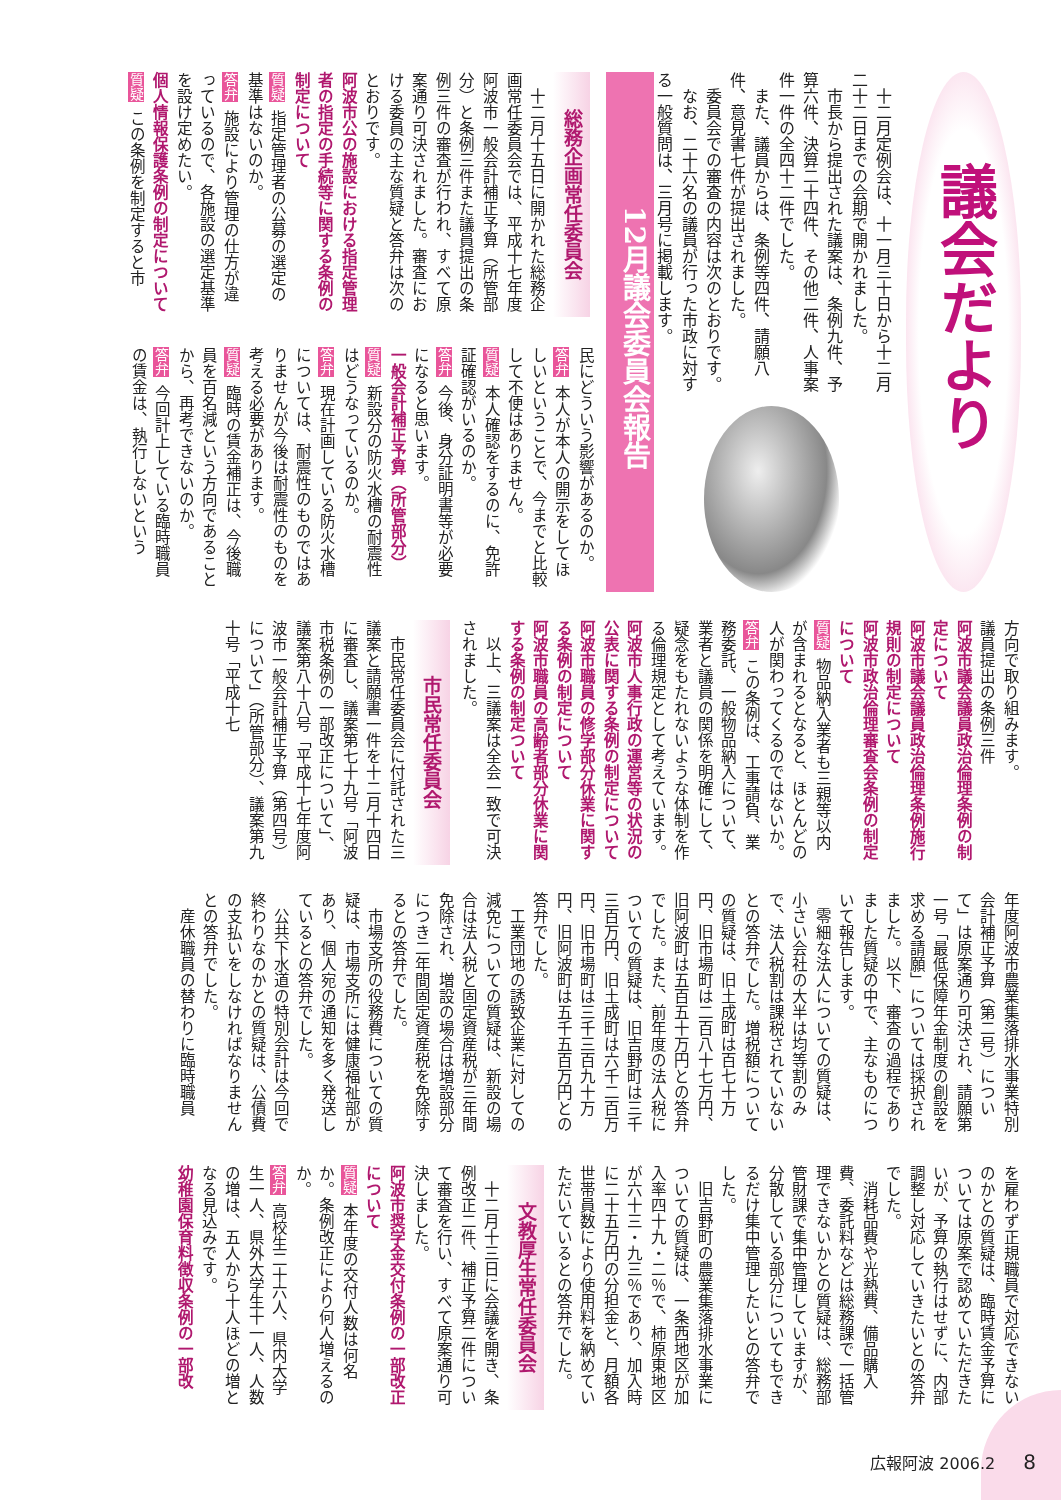議会だより
十二月定例会は、十一月三十日から十二月二十二日までの会期で開かれました。
市長から提出された議案は、条例九件、予算六件、決算二十四件、その他二件、人事案件一件の全四十二件でした。
また、議員からは、条例等四件、請願八件、意見書七件が提出されました。
委員会での審査の内容は次のとおりです。
なお、二十六名の議員が行った市政に対する一般質問は、三月号に掲載します。
12月議会委員会報告
総務企画常任委員会
十二月十五日に開かれた総務企画常任委員会では、平成十七年度阿波市一般会計補正予算（所管部分）と条例三件また議員提出の条例三件の審査が行われ、すべて原案通り可決されました。審査における委員の主な質疑と答弁は次のとおりです。
阿波市公の施設における指定管理者の指定の手続等に関する条例の制定について
質疑 指定管理者の公募の選定の基準はないのか。
答弁 施設により管理の仕方が違っているので、各施設の選定基準を設け定めたい。
個人情報保護条例の制定について
質疑 この条例を制定すると市
民にどういう影響があるのか。
答弁 本人が本人の開示をしてほしいということで、今までと比較して不便はありません。
質疑 本人確認をするのに、免許証確認がいるのか。
答弁 今後、身分証明書等が必要になると思います。
一般会計補正予算（所管部分）
質疑 新設分の防火水槽の耐震性はどうなっているのか。
答弁 現在計画している防火水槽については、耐震性のものではありませんが今後は耐震性のものを考える必要があります。
質疑 臨時の賃金補正は、今後職員を百名減という方向であることから、再考できないのか。
答弁 今回計上している臨時職員の賃金は、執行しないという
方向で取り組みます。
議員提出の条例三件
阿波市議会議員政治倫理条例の制定について
阿波市議会議員政治倫理条例施行規則の制定について
阿波市政治倫理審査会条例の制定について
質疑 物品納入業者も三親等以内が含まれるとなると、ほとんどの人が関わってくるのではないか。
答弁 この条例は、工事請負、業務委託、一般物品納入について、業者と議員の関係を明確にして、疑念をもたれないような体制を作る倫理規定として考えています。
阿波市人事行政の運営等の状況の公表に関する条例の制定について
阿波市職員の修学部分休業に関する条例の制定について
阿波市職員の高齢者部分休業に関する条例の制定ついて
以上、三議案は全会一致で可決されました。
市民常任委員会
市民常任委員会に付託された三議案と請願書一件を十二月十四日に審査し、議案第七十九号「阿波市税条例の一部改正について」、議案第八十八号「平成十七年度阿波市一般会計補正予算（第四号）について」（所管部分）、議案第九十号「平成十七
年度阿波市農業集落排水事業特別会計補正予算（第二号）について」は原案通り可決され、請願第一号「最低保障年金制度の創設を求める請願」については採択されました。以下、審査の過程でありました質疑の中で、主なものについて報告します。
零細な法人についての質疑は、小さい会社の大半は均等割のみで、法人税割は課税されていないとの答弁でした。増税額についての質疑は、旧土成町は百七十万円、旧市場町は二百八十七万円、旧阿波町は五百五十万円との答弁でした。また、前年度の法人税についての質疑は、旧吉野町は三千三百万円、旧土成町は六千二百万円、旧市場町は三千三百九十万円、旧阿波町は五千五百万円との答弁でした。
工業団地の誘致企業に対しての減免についての質疑は、新設の場合は法人税と固定資産税が三年間免除され、増設の場合は増設部分につき二年間固定資産税を免除するとの答弁でした。
市場支所の役務費についての質疑は、市場支所には健康福祉部があり、個人宛の通知を多く発送しているとの答弁でした。
公共下水道の特別会計は今回で終わりなのかとの質疑は、公債費の支払いをしなければなりませんとの答弁でした。
産休職員の替わりに臨時職員
を雇わず正規職員で対応できないのかとの質疑は、臨時賃金予算については原案で認めていただきたいが、予算の執行はせずに、内部調整し対応していきたいとの答弁でした。
消耗品費や光熱費、備品購入費、委託料などは総務課で一括管理できないかとの質疑は、総務部管財課で集中管理していますが、分散している部分についてもできるだけ集中管理したいとの答弁でした。
旧吉野町の農業集落排水事業についての質疑は、一条西地区が加入率四十九・二％で、柿原東地区が六十三・九三％であり、加入時に二十五万円の分担金と、月額各世帯員数により使用料を納めていただいているとの答弁でした。
文教厚生常任委員会
十二月十三日に会議を開き、条例改正二件、補正予算二件について審査を行い、すべて原案通り可決しました。
阿波市奨学金交付条例の一部改正について
質疑 本年度の交付人数は何名か。条例改正により何人増えるのか。
答弁 高校生二十六人、県内大学生一人、県外大学生十一人、人数の増は、五人から十人ほどの増となる見込みです。
幼稚園保育料徴収条例の一部改
広報阿波 2006.2 8